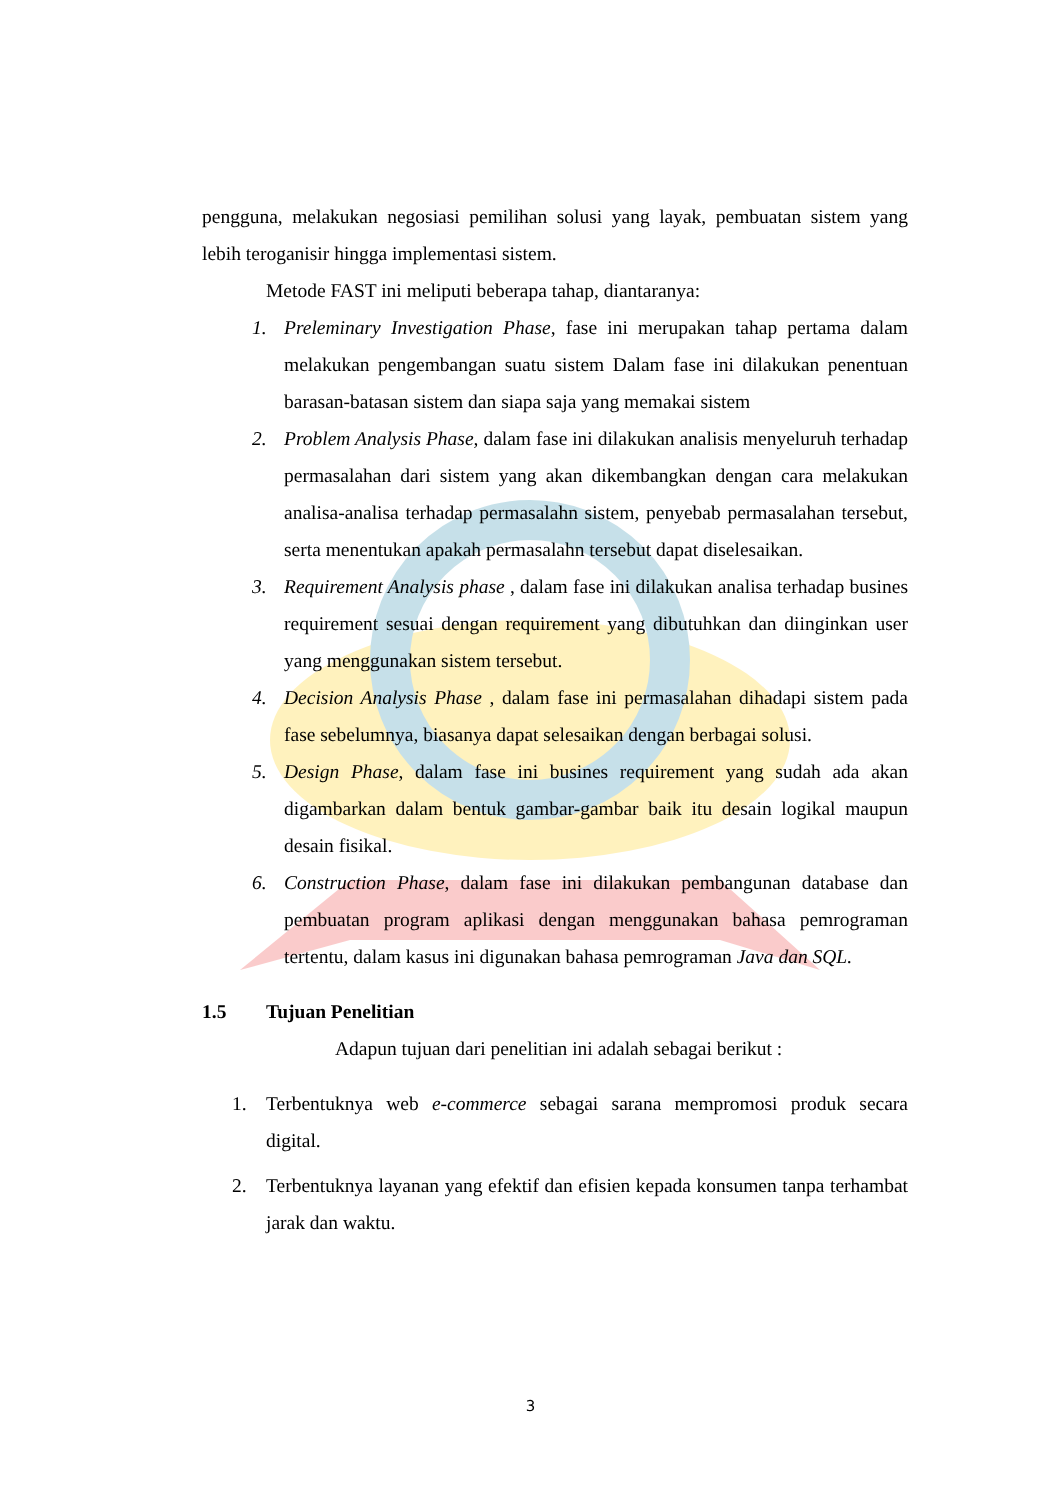pengguna, melakukan negosiasi pemilihan solusi yang layak, pembuatan sistem yang lebih teroganisir hingga implementasi sistem.
Metode FAST ini meliputi beberapa tahap, diantaranya:
1. Preleminary Investigation Phase, fase ini merupakan tahap pertama dalam melakukan pengembangan suatu sistem Dalam fase ini dilakukan penentuan barasan-batasan sistem dan siapa saja yang memakai sistem
2. Problem Analysis Phase, dalam fase ini dilakukan analisis menyeluruh terhadap permasalahan dari sistem yang akan dikembangkan dengan cara melakukan analisa-analisa terhadap permasalahn sistem, penyebab permasalahan tersebut, serta menentukan apakah permasalahn tersebut dapat diselesaikan.
3. Requirement Analysis phase , dalam fase ini dilakukan analisa terhadap busines requirement sesuai dengan requirement yang dibutuhkan dan diinginkan user yang menggunakan sistem tersebut.
4. Decision Analysis Phase , dalam fase ini permasalahan dihadapi sistem pada fase sebelumnya, biasanya dapat selesaikan dengan berbagai solusi.
5. Design Phase, dalam fase ini busines requirement yang sudah ada akan digambarkan dalam bentuk gambar-gambar baik itu desain logikal maupun desain fisikal.
6. Construction Phase, dalam fase ini dilakukan pembangunan database dan pembuatan program aplikasi dengan menggunakan bahasa pemrograman tertentu, dalam kasus ini digunakan bahasa pemrograman Java dan SQL.
1.5 Tujuan Penelitian
Adapun tujuan dari penelitian ini adalah sebagai berikut :
1. Terbentuknya web e-commerce sebagai sarana mempromosi produk secara digital.
2. Terbentuknya layanan yang efektif dan efisien kepada konsumen tanpa terhambat jarak dan waktu.
3